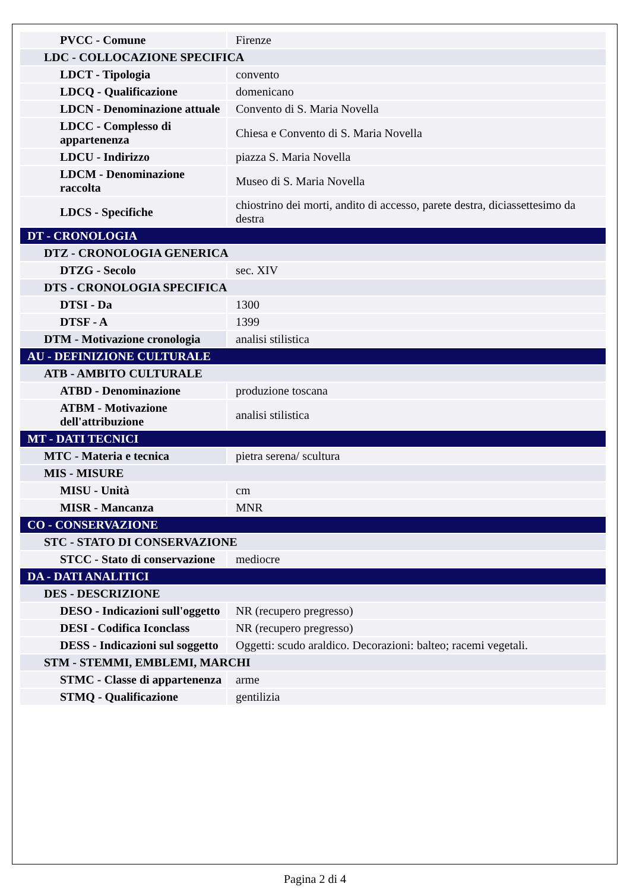| PVCC - Comune | Firenze |
| LDC - COLLOCAZIONE SPECIFICA | |
| LDCT - Tipologia | convento |
| LDCQ - Qualificazione | domenicano |
| LDCN - Denominazione attuale | Convento di S. Maria Novella |
| LDCC - Complesso di appartenenza | Chiesa e Convento di S. Maria Novella |
| LDCU - Indirizzo | piazza S. Maria Novella |
| LDCM - Denominazione raccolta | Museo di S. Maria Novella |
| LDCS - Specifiche | chiostrino dei morti, andito di accesso, parete destra, diciassettesimo da destra |
| DT - CRONOLOGIA | |
| DTZ - CRONOLOGIA GENERICA | |
| DTZG - Secolo | sec. XIV |
| DTS - CRONOLOGIA SPECIFICA | |
| DTSI - Da | 1300 |
| DTSF - A | 1399 |
| DTM - Motivazione cronologia | analisi stilistica |
| AU - DEFINIZIONE CULTURALE | |
| ATB - AMBITO CULTURALE | |
| ATBD - Denominazione | produzione toscana |
| ATBM - Motivazione dell'attribuzione | analisi stilistica |
| MT - DATI TECNICI | |
| MTC - Materia e tecnica | pietra serena/ scultura |
| MIS - MISURE | |
| MISU - Unità | cm |
| MISR - Mancanza | MNR |
| CO - CONSERVAZIONE | |
| STC - STATO DI CONSERVAZIONE | |
| STCC - Stato di conservazione | mediocre |
| DA - DATI ANALITICI | |
| DES - DESCRIZIONE | |
| DESO - Indicazioni sull'oggetto | NR (recupero pregresso) |
| DESI - Codifica Iconclass | NR (recupero pregresso) |
| DESS - Indicazioni sul soggetto | Oggetti: scudo araldico. Decorazioni: balteo; racemi vegetali. |
| STM - STEMMI, EMBLEMI, MARCHI | |
| STMC - Classe di appartenenza | arme |
| STMQ - Qualificazione | gentilizia |
Pagina 2 di 4